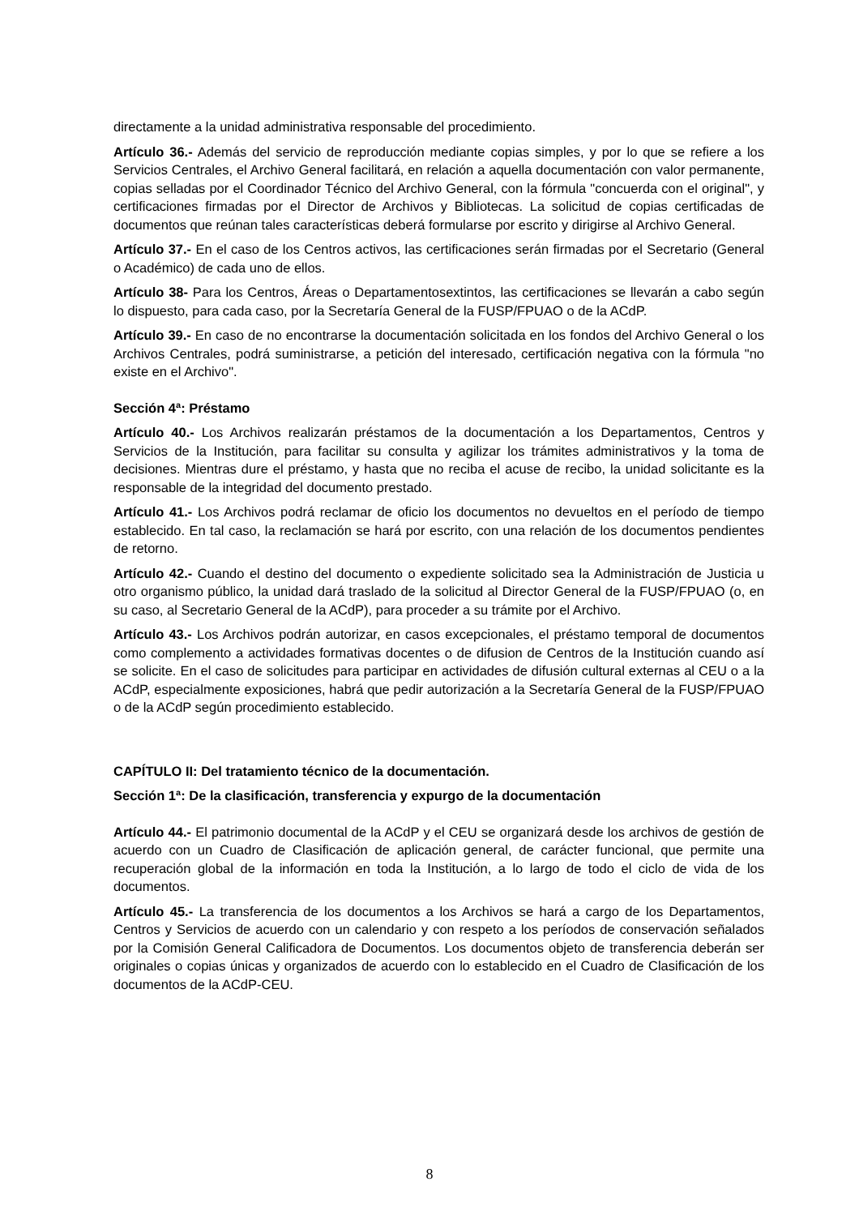directamente a la unidad administrativa responsable del procedimiento.
Artículo 36.- Además del servicio de reproducción mediante copias simples, y por lo que se refiere a los Servicios Centrales, el Archivo General facilitará, en relación a aquella documentación con valor permanente, copias selladas por el Coordinador Técnico del Archivo General, con la fórmula "concuerda con el original", y certificaciones firmadas por el Director de Archivos y Bibliotecas. La solicitud de copias certificadas de documentos que reúnan tales características deberá formularse por escrito y dirigirse al Archivo General.
Artículo 37.- En el caso de los Centros activos, las certificaciones serán firmadas por el Secretario (General o Académico) de cada uno de ellos.
Artículo 38- Para los Centros, Áreas o Departamentosextintos, las certificaciones se llevarán a cabo según lo dispuesto, para cada caso, por la Secretaría General de la FUSP/FPUAO o de la ACdP.
Artículo 39.- En caso de no encontrarse la documentación solicitada en los fondos del Archivo General o los Archivos Centrales, podrá suministrarse, a petición del interesado, certificación negativa con la fórmula "no existe en el Archivo".
Sección 4ª: Préstamo
Artículo 40.- Los Archivos realizarán préstamos de la documentación a los Departamentos, Centros y Servicios de la Institución, para facilitar su consulta y agilizar los trámites administrativos y la toma de decisiones. Mientras dure el préstamo, y hasta que no reciba el acuse de recibo, la unidad solicitante es la responsable de la integridad del documento prestado.
Artículo 41.- Los Archivos podrá reclamar de oficio los documentos no devueltos en el período de tiempo establecido. En tal caso, la reclamación se hará por escrito, con una relación de los documentos pendientes de retorno.
Artículo 42.- Cuando el destino del documento o expediente solicitado sea la Administración de Justicia u otro organismo público, la unidad dará traslado de la solicitud al Director General de la FUSP/FPUAO (o, en su caso, al Secretario General de la ACdP), para proceder a su trámite por el Archivo.
Artículo 43.- Los Archivos podrán autorizar, en casos excepcionales, el préstamo temporal de documentos como complemento a actividades formativas docentes o de difusion de Centros de la Institución cuando así se solicite. En el caso de solicitudes para participar en actividades de difusión cultural externas al CEU o a la ACdP, especialmente exposiciones, habrá que pedir autorización a la Secretaría General de la FUSP/FPUAO o de la ACdP según procedimiento establecido.
CAPÍTULO II: Del tratamiento técnico de la documentación.
Sección 1ª: De la clasificación, transferencia y expurgo de la documentación
Artículo 44.- El patrimonio documental de la ACdP y el CEU se organizará desde los archivos de gestión de acuerdo con un Cuadro de Clasificación de aplicación general, de carácter funcional, que permite una recuperación global de la información en toda la Institución, a lo largo de todo el ciclo de vida de los documentos.
Artículo 45.- La transferencia de los documentos a los Archivos se hará a cargo de los Departamentos, Centros y Servicios de acuerdo con un calendario y con respeto a los períodos de conservación señalados por la Comisión General Calificadora de Documentos. Los documentos objeto de transferencia deberán ser originales o copias únicas y organizados de acuerdo con lo establecido en el Cuadro de Clasificación de los documentos de la ACdP-CEU.
8